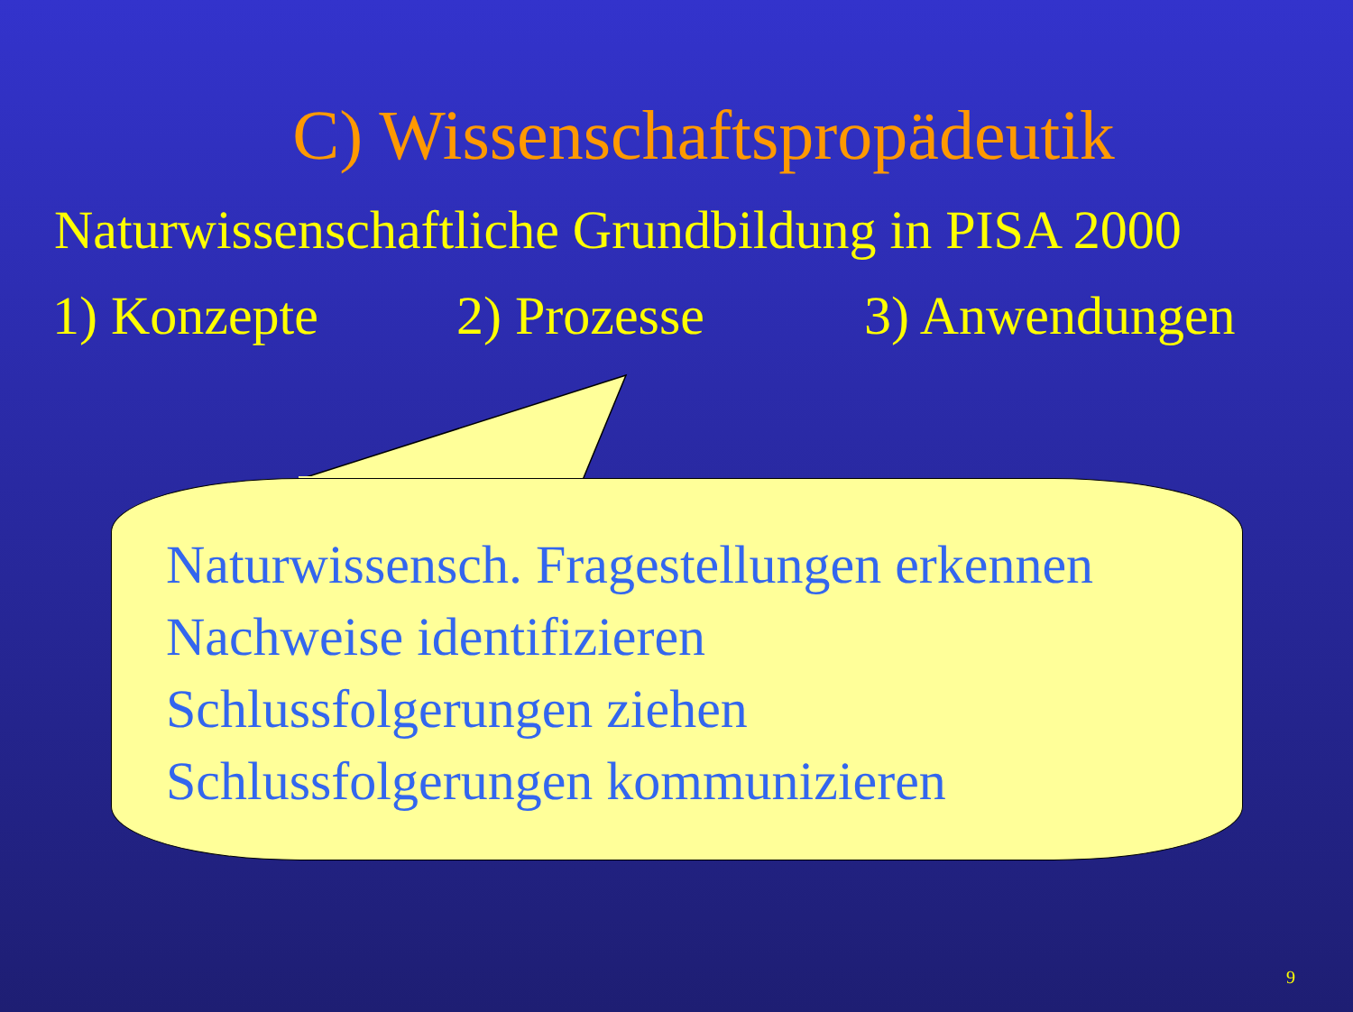C) Wissenschaftspropädeutik
Naturwissenschaftliche Grundbildung in PISA 2000
1) Konzepte 2) Prozesse 3) Anwendungen
Naturwissensch. Fragestellungen erkennen
Nachweise identifizieren
Schlussfolgerungen ziehen
Schlussfolgerungen kommunizieren
9